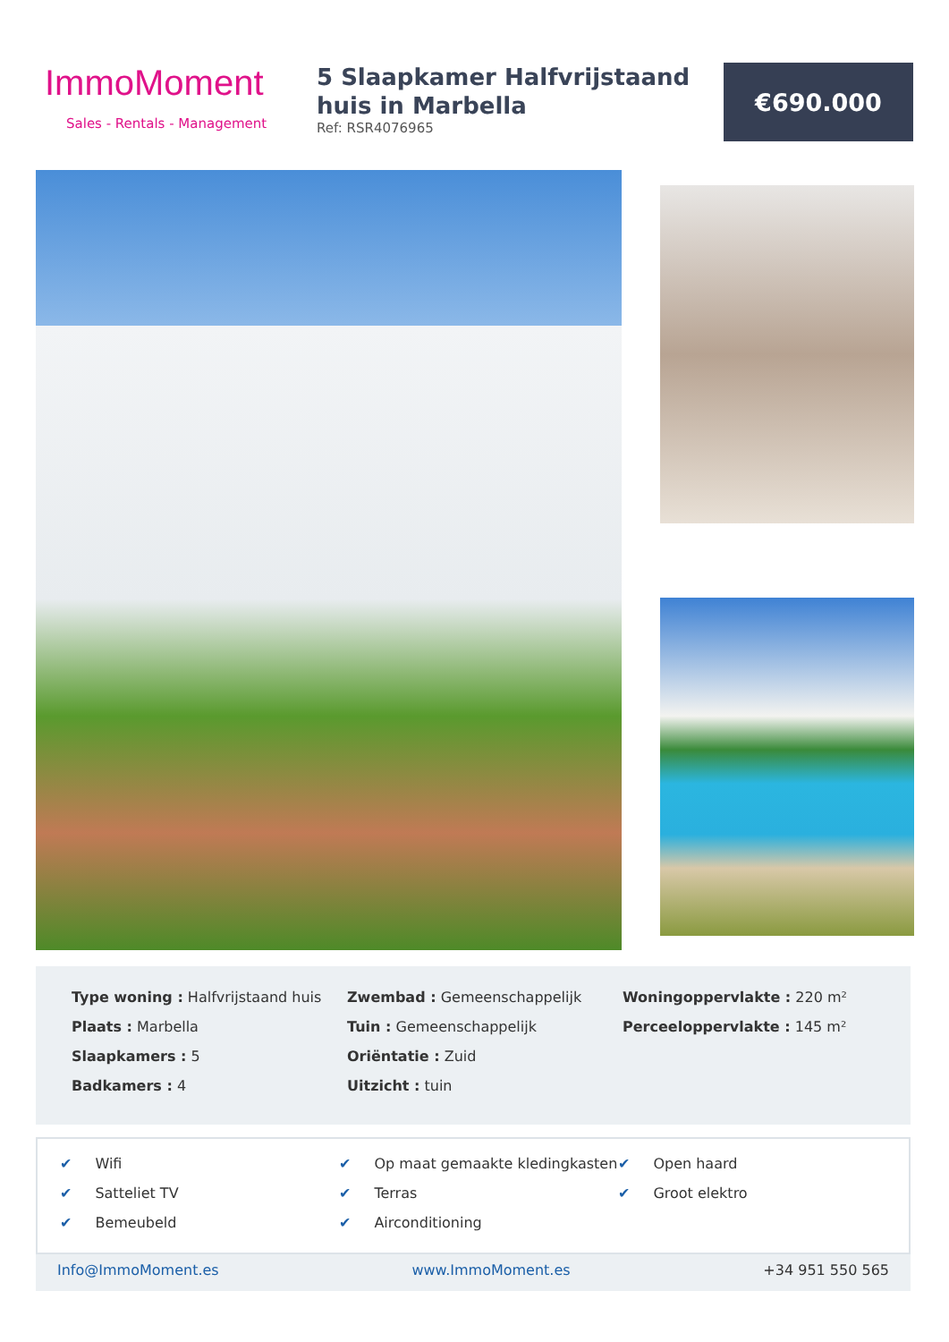ImmoMoment
Sales - Rentals - Management
5 Slaapkamer Halfvrijstaand huis in Marbella
Ref: RSR4076965
€690.000
Type woning : Halfvrijstaand huis
Plaats : Marbella
Slaapkamers : 5
Badkamers : 4
Zwembad : Gemeenschappelijk
Tuin : Gemeenschappelijk
Oriëntatie : Zuid
Uitzicht : tuin
Woningoppervlakte : 220 m²
Perceeloppervlakte : 145 m²
✔ Wifi
✔ Satteliet TV
✔ Bemeubeld
✔ Op maat gemaakte kledingkasten
✔ Terras
✔ Airconditioning
✔ Open haard
✔ Groot elektro
Info@ImmoMoment.es www.ImmoMoment.es +34 951 550 565